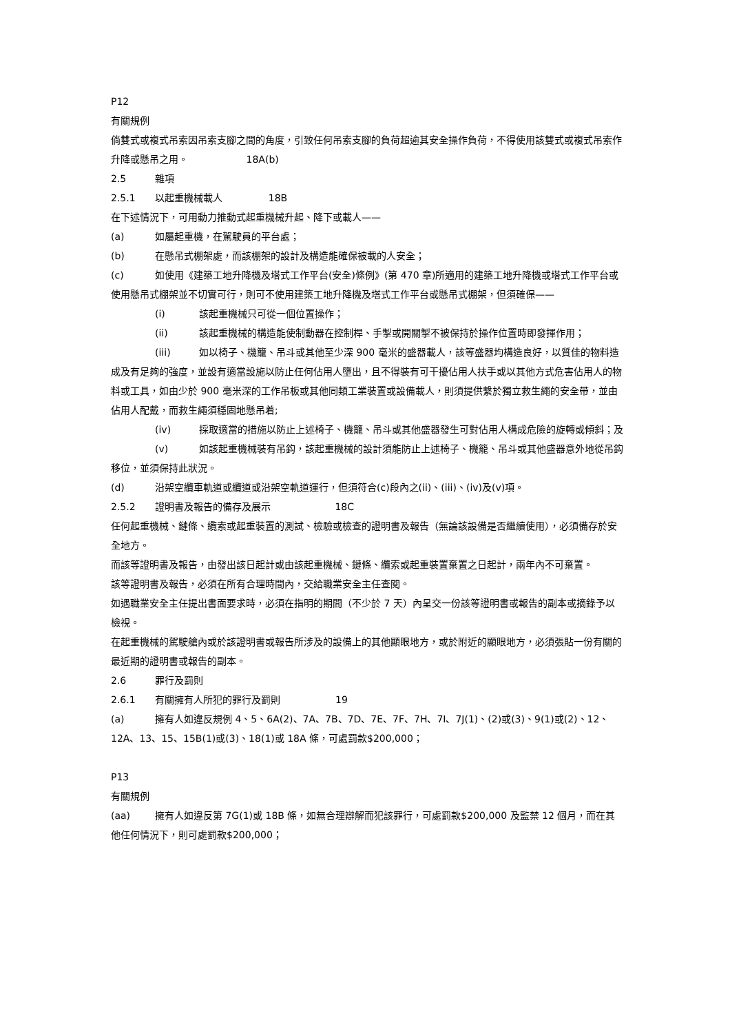P12
有關規例
倘雙式或複式吊索因吊索支腳之間的角度，引致任何吊索支腳的負荷超逾其安全操作負荷，不得使用該雙式或複式吊索作升降或懸吊之用。 18A(b)
2.5 雜項
2.5.1 以起重機械載人 18B
在下述情況下，可用動力推動式起重機械升起、降下或載人——
(a) 如屬起重機，在駕駛員的平台處；
(b) 在懸吊式棚架處，而該棚架的設計及構造能確保被載的人安全；
(c) 如使用《建築工地升降機及塔式工作平台(安全)條例》(第 470 章)所適用的建築工地升降機或塔式工作平台或使用懸吊式棚架並不切實可行，則可不使用建築工地升降機及塔式工作平台或懸吊式棚架，但須確保——
(i) 該起重機械只可從一個位置操作；
(ii) 該起重機械的構造能使制動器在控制桿、手掣或開關掣不被保持於操作位置時即發揮作用；
(iii) 如以椅子、機籠、吊斗或其他至少深 900 毫米的盛器載人，該等盛器均構造良好，以質佳的物料造成及有足夠的強度，並設有適當設施以防止任何佔用人墮出，且不得裝有可干擾佔用人扶手或以其他方式危害佔用人的物料或工具，如由少於 900 毫米深的工作吊板或其他同類工業裝置或設備載人，則須提供繫於獨立救生繩的安全帶，並由佔用人配戴，而救生繩須穩固地懸吊着;
(iv) 採取適當的措施以防止上述椅子、機籠、吊斗或其他盛器發生可對佔用人構成危險的旋轉或傾斜；及
(v) 如該起重機械裝有吊鈎，該起重機械的設計須能防止上述椅子、機籠、吊斗或其他盛器意外地從吊鈎移位，並須保持此狀況。
(d) 沿架空纜車軌道或纜道或沿架空軌道運行，但須符合(c)段內之(ii)、(iii)、(iv)及(v)項。
2.5.2 證明書及報告的備存及展示 18C
任何起重機械、鏈條、纜索或起重裝置的測試、檢驗或檢查的證明書及報告（無論該設備是否繼續使用），必須備存於安全地方。
而該等證明書及報告，由發出該日起計或由該起重機械、鏈條、纜索或起重裝置棄置之日起計，兩年內不可棄置。
該等證明書及報告，必須在所有合理時間內，交給職業安全主任查閱。
如遇職業安全主任提出書面要求時，必須在指明的期間（不少於 7 天）內呈交一份該等證明書或報告的副本或摘錄予以檢視。
在起重機械的駕駛艙內或於該證明書或報告所涉及的設備上的其他顯眼地方，或於附近的顯眼地方，必須張貼一份有關的最近期的證明書或報告的副本。
2.6 罪行及罰則
2.6.1 有關擁有人所犯的罪行及罰則 19
(a) 擁有人如違反規例 4、5、6A(2)、7A、7B、7D、7E、7F、7H、7I、7J(1)、(2)或(3)、9(1)或(2)、12、12A、13、15、15B(1)或(3)、18(1)或 18A 條，可處罰款$200,000；
P13
有關規例
(aa) 擁有人如違反第 7G(1)或 18B 條，如無合理辯解而犯該罪行，可處罰款$200,000 及監禁 12 個月，而在其他任何情況下，則可處罰款$200,000；